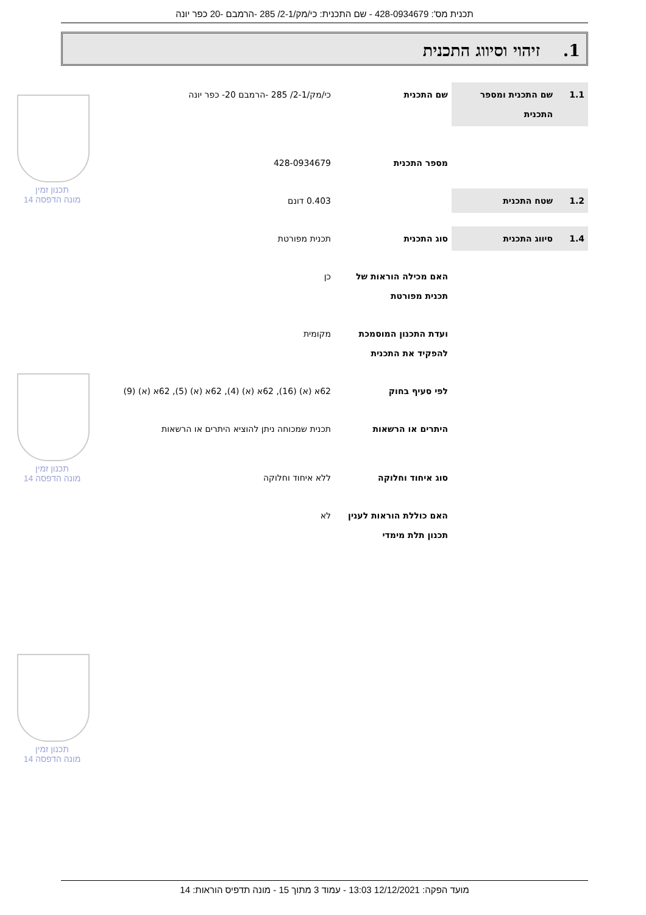תכנית מס': 428-0934679 - שם התכנית: כי/מק/2-1/ 285 -הרמבם -20 כפר יונה
1. זיהוי וסיווג התכנית
| 1.1 | שם התכנית ומספר התכנית | שם התכנית | כי/מק/2-1/ 285 -הרמבם 20- כפר יונה |
| | | מספר התכנית | 428-0934679 |
| 1.2 | שטח התכנית | | 0.403 דונם |
| 1.4 | סיווג התכנית | סוג התכנית | תכנית מפורטת |
| | | האם מכילה הוראות של תכנית מפורטת | כן |
| | | ועדת התכנון המוסמכת להפקיד את התכנית | מקומית |
| | | לפי סעיף בחוק | 62א (א) (16), 62א (א) (4), 62א (א) (5), 62א (א) (9) |
| | | היתרים או הרשאות | תכנית שמכוחה ניתן להוציא היתרים או הרשאות |
| | | סוג איחוד וחלוקה | ללא איחוד וחלוקה |
| | | האם כוללת הוראות לענין תכנון תלת מימדי | לא |
תכנון זמין
מונה הדפסה 14
תכנון זמין
מונה הדפסה 14
תכנון זמין
מונה הדפסה 14
מועד הפקה: 12/12/2021 13:03 - עמוד 3 מתוך 15 - מונה תדפיס הוראות: 14